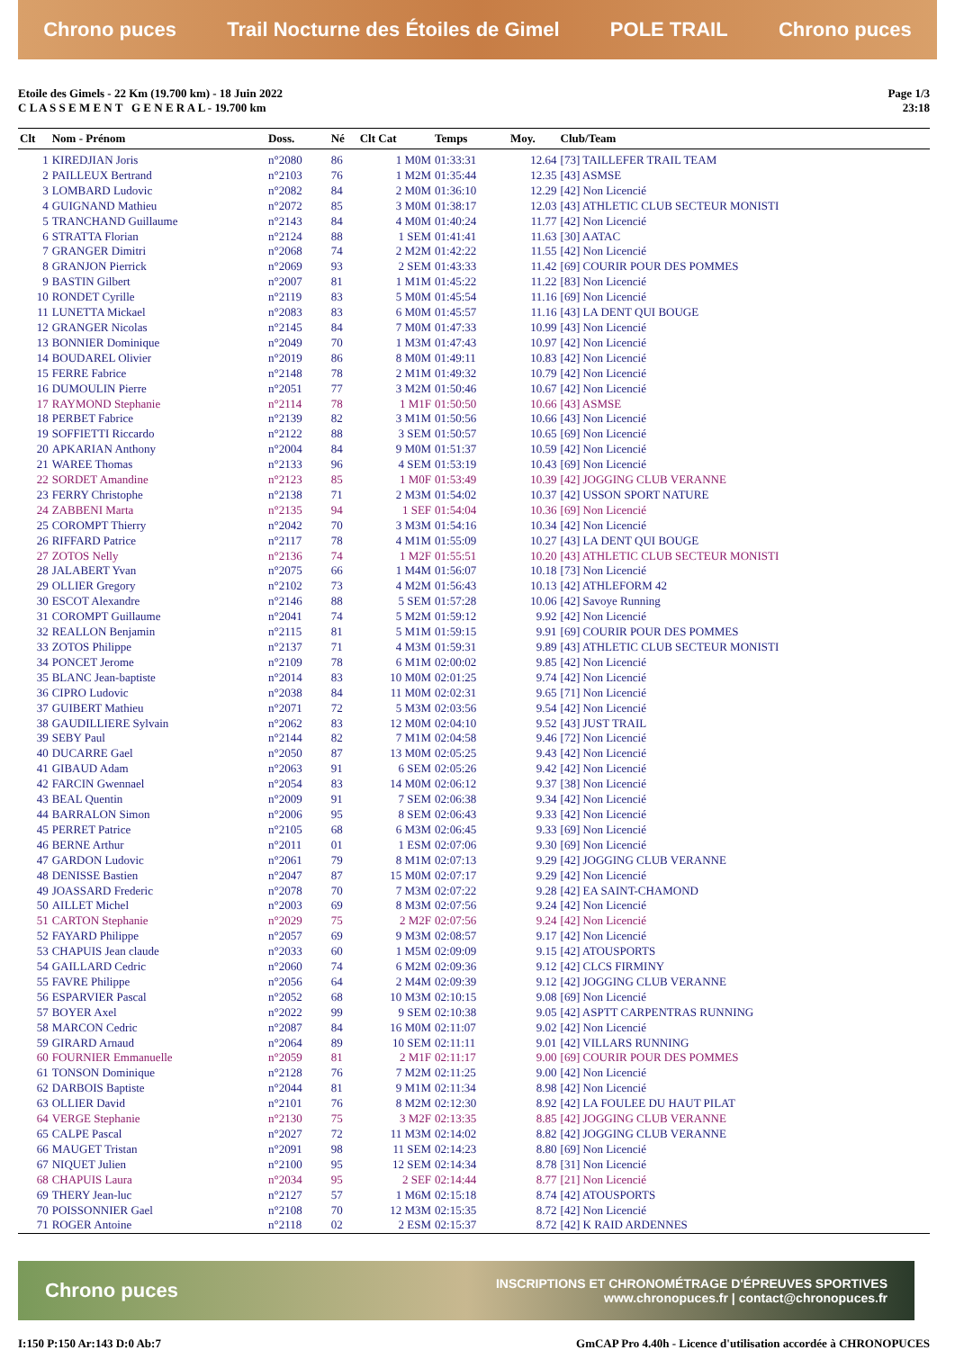Chrono puces Trail Nocturne des Étoiles de Gimel POLE TRAIL Chrono puces
Etoile des Gimels - 22 Km (19.700 km) - 18 Juin 2022
C L A S S E M E N T G E N E R A L - 19.700 km
Page 1/3
23:18
| Clt | Nom - Prénom | Doss. | Né | Clt Cat | Temps | Moy. | Club/Team |
| --- | --- | --- | --- | --- | --- | --- | --- |
| 1 | KIREDJIAN Joris | n°2080 | 86 | 1 M0M | 01:33:31 | 12.64 | [73] TAILLEFER TRAIL TEAM |
| 2 | PAILLEUX Bertrand | n°2103 | 76 | 1 M2M | 01:35:44 | 12.35 | [43] ASMSE |
| 3 | LOMBARD Ludovic | n°2082 | 84 | 2 M0M | 01:36:10 | 12.29 | [42] Non Licencié |
| 4 | GUIGNAND Mathieu | n°2072 | 85 | 3 M0M | 01:38:17 | 12.03 | [43] ATHLETIC CLUB SECTEUR MONISTI |
| 5 | TRANCHAND Guillaume | n°2143 | 84 | 4 M0M | 01:40:24 | 11.77 | [42] Non Licencié |
| 6 | STRATTA Florian | n°2124 | 88 | 1 SEM | 01:41:41 | 11.63 | [30] AATAC |
| 7 | GRANGER Dimitri | n°2068 | 74 | 2 M2M | 01:42:22 | 11.55 | [42] Non Licencié |
| 8 | GRANJON Pierrick | n°2069 | 93 | 2 SEM | 01:43:33 | 11.42 | [69] COURIR POUR DES POMMES |
| 9 | BASTIN Gilbert | n°2007 | 81 | 1 M1M | 01:45:22 | 11.22 | [83] Non Licencié |
| 10 | RONDET Cyrille | n°2119 | 83 | 5 M0M | 01:45:54 | 11.16 | [69] Non Licencié |
| 11 | LUNETTA Mickael | n°2083 | 83 | 6 M0M | 01:45:57 | 11.16 | [43] LA DENT QUI BOUGE |
| 12 | GRANGER Nicolas | n°2145 | 84 | 7 M0M | 01:47:33 | 10.99 | [43] Non Licencié |
| 13 | BONNIER Dominique | n°2049 | 70 | 1 M3M | 01:47:43 | 10.97 | [42] Non Licencié |
| 14 | BOUDAREL Olivier | n°2019 | 86 | 8 M0M | 01:49:11 | 10.83 | [42] Non Licencié |
| 15 | FERRE Fabrice | n°2148 | 78 | 2 M1M | 01:49:32 | 10.79 | [42] Non Licencié |
| 16 | DUMOULIN Pierre | n°2051 | 77 | 3 M2M | 01:50:46 | 10.67 | [42] Non Licencié |
| 17 | RAYMOND Stephanie | n°2114 | 78 | 1 M1F | 01:50:50 | 10.66 | [43] ASMSE |
| 18 | PERBET Fabrice | n°2139 | 82 | 3 M1M | 01:50:56 | 10.66 | [43] Non Licencié |
| 19 | SOFFIETTI Riccardo | n°2122 | 88 | 3 SEM | 01:50:57 | 10.65 | [69] Non Licencié |
| 20 | APKARIAN Anthony | n°2004 | 84 | 9 M0M | 01:51:37 | 10.59 | [42] Non Licencié |
| 21 | WAREE Thomas | n°2133 | 96 | 4 SEM | 01:53:19 | 10.43 | [69] Non Licencié |
| 22 | SORDET Amandine | n°2123 | 85 | 1 M0F | 01:53:49 | 10.39 | [42] JOGGING CLUB VERANNE |
| 23 | FERRY Christophe | n°2138 | 71 | 2 M3M | 01:54:02 | 10.37 | [42] USSON SPORT NATURE |
| 24 | ZABBENI Marta | n°2135 | 94 | 1 SEF | 01:54:04 | 10.36 | [69] Non Licencié |
| 25 | COROMPT Thierry | n°2042 | 70 | 3 M3M | 01:54:16 | 10.34 | [42] Non Licencié |
| 26 | RIFFARD Patrice | n°2117 | 78 | 4 M1M | 01:55:09 | 10.27 | [43] LA DENT QUI BOUGE |
| 27 | ZOTOS Nelly | n°2136 | 74 | 1 M2F | 01:55:51 | 10.20 | [43] ATHLETIC CLUB SECTEUR MONISTI |
| 28 | JALABERT Yvan | n°2075 | 66 | 1 M4M | 01:56:07 | 10.18 | [73] Non Licencié |
| 29 | OLLIER Gregory | n°2102 | 73 | 4 M2M | 01:56:43 | 10.13 | [42] ATHLEFORM 42 |
| 30 | ESCOT Alexandre | n°2146 | 88 | 5 SEM | 01:57:28 | 10.06 | [42] Savoye Running |
| 31 | COROMPT Guillaume | n°2041 | 74 | 5 M2M | 01:59:12 | 9.92 | [42] Non Licencié |
| 32 | REALLON Benjamin | n°2115 | 81 | 5 M1M | 01:59:15 | 9.91 | [69] COURIR POUR DES POMMES |
| 33 | ZOTOS Philippe | n°2137 | 71 | 4 M3M | 01:59:31 | 9.89 | [43] ATHLETIC CLUB SECTEUR MONISTI |
| 34 | PONCET Jerome | n°2109 | 78 | 6 M1M | 02:00:02 | 9.85 | [42] Non Licencié |
| 35 | BLANC Jean-baptiste | n°2014 | 83 | 10 M0M | 02:01:25 | 9.74 | [42] Non Licencié |
| 36 | CIPRO Ludovic | n°2038 | 84 | 11 M0M | 02:02:31 | 9.65 | [71] Non Licencié |
| 37 | GUIBERT Mathieu | n°2071 | 72 | 5 M3M | 02:03:56 | 9.54 | [42] Non Licencié |
| 38 | GAUDILLIERE Sylvain | n°2062 | 83 | 12 M0M | 02:04:10 | 9.52 | [43] JUST TRAIL |
| 39 | SEBY Paul | n°2144 | 82 | 7 M1M | 02:04:58 | 9.46 | [72] Non Licencié |
| 40 | DUCARRE Gael | n°2050 | 87 | 13 M0M | 02:05:25 | 9.43 | [42] Non Licencié |
| 41 | GIBAUD Adam | n°2063 | 91 | 6 SEM | 02:05:26 | 9.42 | [42] Non Licencié |
| 42 | FARCIN Gwennael | n°2054 | 83 | 14 M0M | 02:06:12 | 9.37 | [38] Non Licencié |
| 43 | BEAL Quentin | n°2009 | 91 | 7 SEM | 02:06:38 | 9.34 | [42] Non Licencié |
| 44 | BARRALON Simon | n°2006 | 95 | 8 SEM | 02:06:43 | 9.33 | [42] Non Licencié |
| 45 | PERRET Patrice | n°2105 | 68 | 6 M3M | 02:06:45 | 9.33 | [69] Non Licencié |
| 46 | BERNE Arthur | n°2011 | 01 | 1 ESM | 02:07:06 | 9.30 | [69] Non Licencié |
| 47 | GARDON Ludovic | n°2061 | 79 | 8 M1M | 02:07:13 | 9.29 | [42] JOGGING CLUB VERANNE |
| 48 | DENISSE Bastien | n°2047 | 87 | 15 M0M | 02:07:17 | 9.29 | [42] Non Licencié |
| 49 | JOASSARD Frederic | n°2078 | 70 | 7 M3M | 02:07:22 | 9.28 | [42] EA SAINT-CHAMOND |
| 50 | AILLET Michel | n°2003 | 69 | 8 M3M | 02:07:56 | 9.24 | [42] Non Licencié |
| 51 | CARTON Stephanie | n°2029 | 75 | 2 M2F | 02:07:56 | 9.24 | [42] Non Licencié |
| 52 | FAYARD Philippe | n°2057 | 69 | 9 M3M | 02:08:57 | 9.17 | [42] Non Licencié |
| 53 | CHAPUIS Jean claude | n°2033 | 60 | 1 M5M | 02:09:09 | 9.15 | [42] ATOUSPORTS |
| 54 | GAILLARD Cedric | n°2060 | 74 | 6 M2M | 02:09:36 | 9.12 | [42] CLCS FIRMINY |
| 55 | FAVRE Philippe | n°2056 | 64 | 2 M4M | 02:09:39 | 9.12 | [42] JOGGING CLUB VERANNE |
| 56 | ESPARVIER Pascal | n°2052 | 68 | 10 M3M | 02:10:15 | 9.08 | [69] Non Licencié |
| 57 | BOYER Axel | n°2022 | 99 | 9 SEM | 02:10:38 | 9.05 | [42] ASPTT CARPENTRAS RUNNING |
| 58 | MARCON Cedric | n°2087 | 84 | 16 M0M | 02:11:07 | 9.02 | [42] Non Licencié |
| 59 | GIRARD Arnaud | n°2064 | 89 | 10 SEM | 02:11:11 | 9.01 | [42] VILLARS RUNNING |
| 60 | FOURNIER Emmanuelle | n°2059 | 81 | 2 M1F | 02:11:17 | 9.00 | [69] COURIR POUR DES POMMES |
| 61 | TONSON Dominique | n°2128 | 76 | 7 M2M | 02:11:25 | 9.00 | [42] Non Licencié |
| 62 | DARBOIS Baptiste | n°2044 | 81 | 9 M1M | 02:11:34 | 8.98 | [42] Non Licencié |
| 63 | OLLIER David | n°2101 | 76 | 8 M2M | 02:12:30 | 8.92 | [42] LA FOULEE DU HAUT PILAT |
| 64 | VERGE Stephanie | n°2130 | 75 | 3 M2F | 02:13:35 | 8.85 | [42] JOGGING CLUB VERANNE |
| 65 | CALPE Pascal | n°2027 | 72 | 11 M3M | 02:14:02 | 8.82 | [42] JOGGING CLUB VERANNE |
| 66 | MAUGET Tristan | n°2091 | 98 | 11 SEM | 02:14:23 | 8.80 | [69] Non Licencié |
| 67 | NIQUET Julien | n°2100 | 95 | 12 SEM | 02:14:34 | 8.78 | [31] Non Licencié |
| 68 | CHAPUIS Laura | n°2034 | 95 | 2 SEF | 02:14:44 | 8.77 | [21] Non Licencié |
| 69 | THERY Jean-luc | n°2127 | 57 | 1 M6M | 02:15:18 | 8.74 | [42] ATOUSPORTS |
| 70 | POISSONNIER Gael | n°2108 | 70 | 12 M3M | 02:15:35 | 8.72 | [42] Non Licencié |
| 71 | ROGER Antoine | n°2118 | 02 | 2 ESM | 02:15:37 | 8.72 | [42] K RAID ARDENNES |
Chrono puces INSCRIPTIONS ET CHRONOMÉTRAGE D'ÉPREUVES SPORTIVES
www.chronopuces.fr | contact@chronopuces.fr
I:150 P:150 Ar:143 D:0 Ab:7 GmCAP Pro 4.40h - Licence d'utilisation accordée à CHRONOPUCES